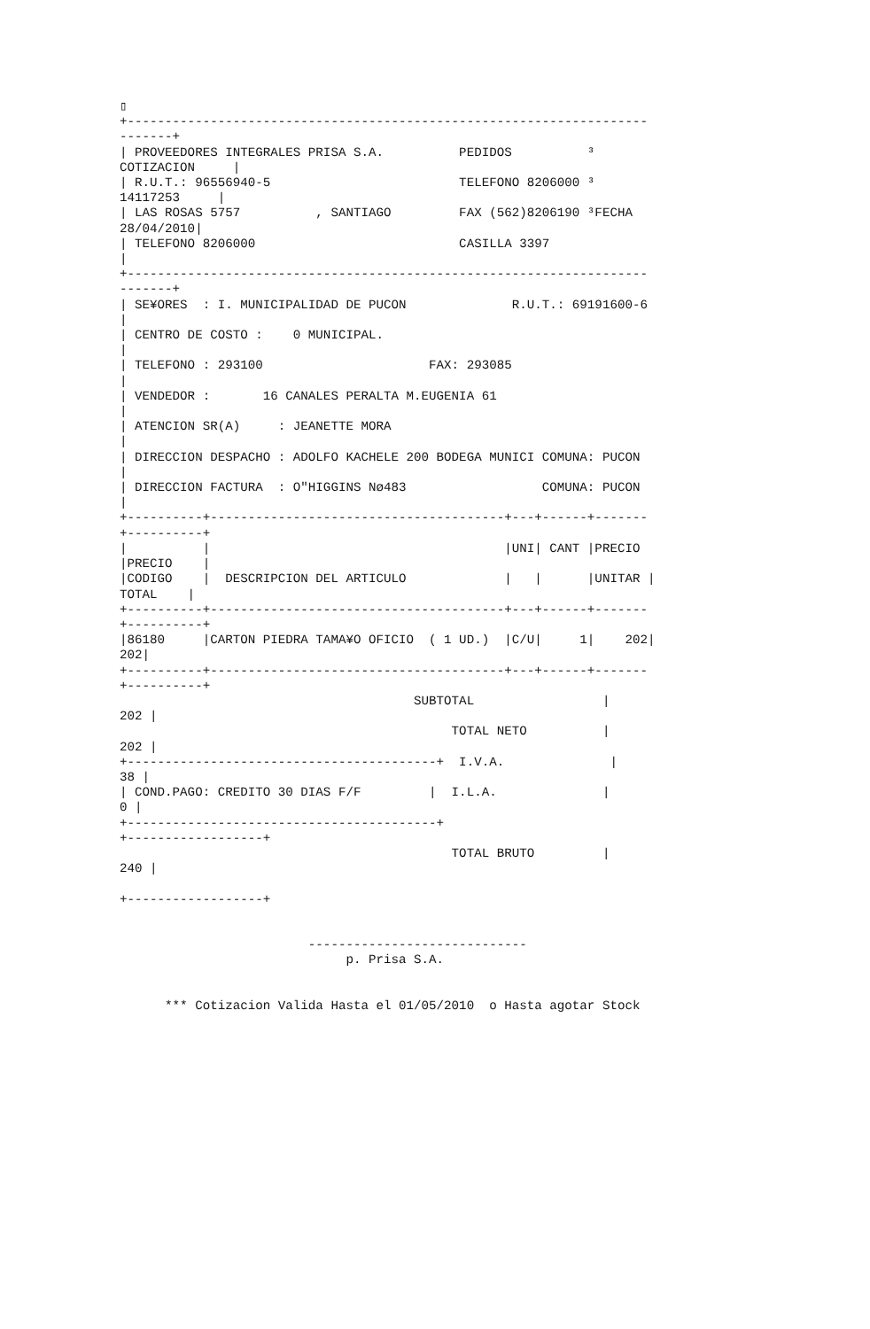▯
+---------------------------------------------------------------------
-------+
| PROVEEDORES INTEGRALES PRISA S.A.          PEDIDOS          ³
COTIZACION     |
| R.U.T.: 96556940-5                         TELEFONO 8206000 ³
14117253     |
| LAS ROSAS 5757          , SANTIAGO         FAX (562)8206190 ³FECHA
28/04/2010|
| TELEFONO 8206000                           CASILLA 3397
|
+---------------------------------------------------------------------
-------+
| SE¥ORES  : I. MUNICIPALIDAD DE PUCON              R.U.T.: 69191600-6
|
| CENTRO DE COSTO :    0 MUNICIPAL.
|
| TELEFONO : 293100                      FAX: 293085
|
| VENDEDOR :       16 CANALES PERALTA M.EUGENIA 61
|
| ATENCION SR(A)     : JEANETTE MORA
|
| DIRECCION DESPACHO : ADOLFO KACHELE 200 BODEGA MUNICI COMUNA: PUCON
|
| DIRECCION FACTURA  : O"HIGGINS Nø483                  COMUNA: PUCON
|
+----------+---------------------------------------+---+------+-------
+----------+
|          |                                       |UNI| CANT |PRECIO
|PRECIO    |
|CODIGO    |  DESCRIPCION DEL ARTICULO             |   |      |UNITAR |
TOTAL    |
+----------+---------------------------------------+---+------+-------
+----------+
|86180     |CARTON PIEDRA TAMA¥O OFICIO  ( 1 UD.)  |C/U|     1|    202|
202|
+----------+---------------------------------------+---+------+-------
+----------+
                                       SUBTOTAL                 |
202 |
                                            TOTAL NETO          |
202 |
+-----------------------------------------+  I.V.A.              |
38 |
| COND.PAGO: CREDITO 30 DIAS F/F         |  I.L.A.              |
0 |
+-----------------------------------------+
+------------------+
                                            TOTAL BRUTO         |
240 |

+------------------+


                         -----------------------------
                              p. Prisa S.A.


      *** Cotizacion Valida Hasta el 01/05/2010  o Hasta agotar Stock